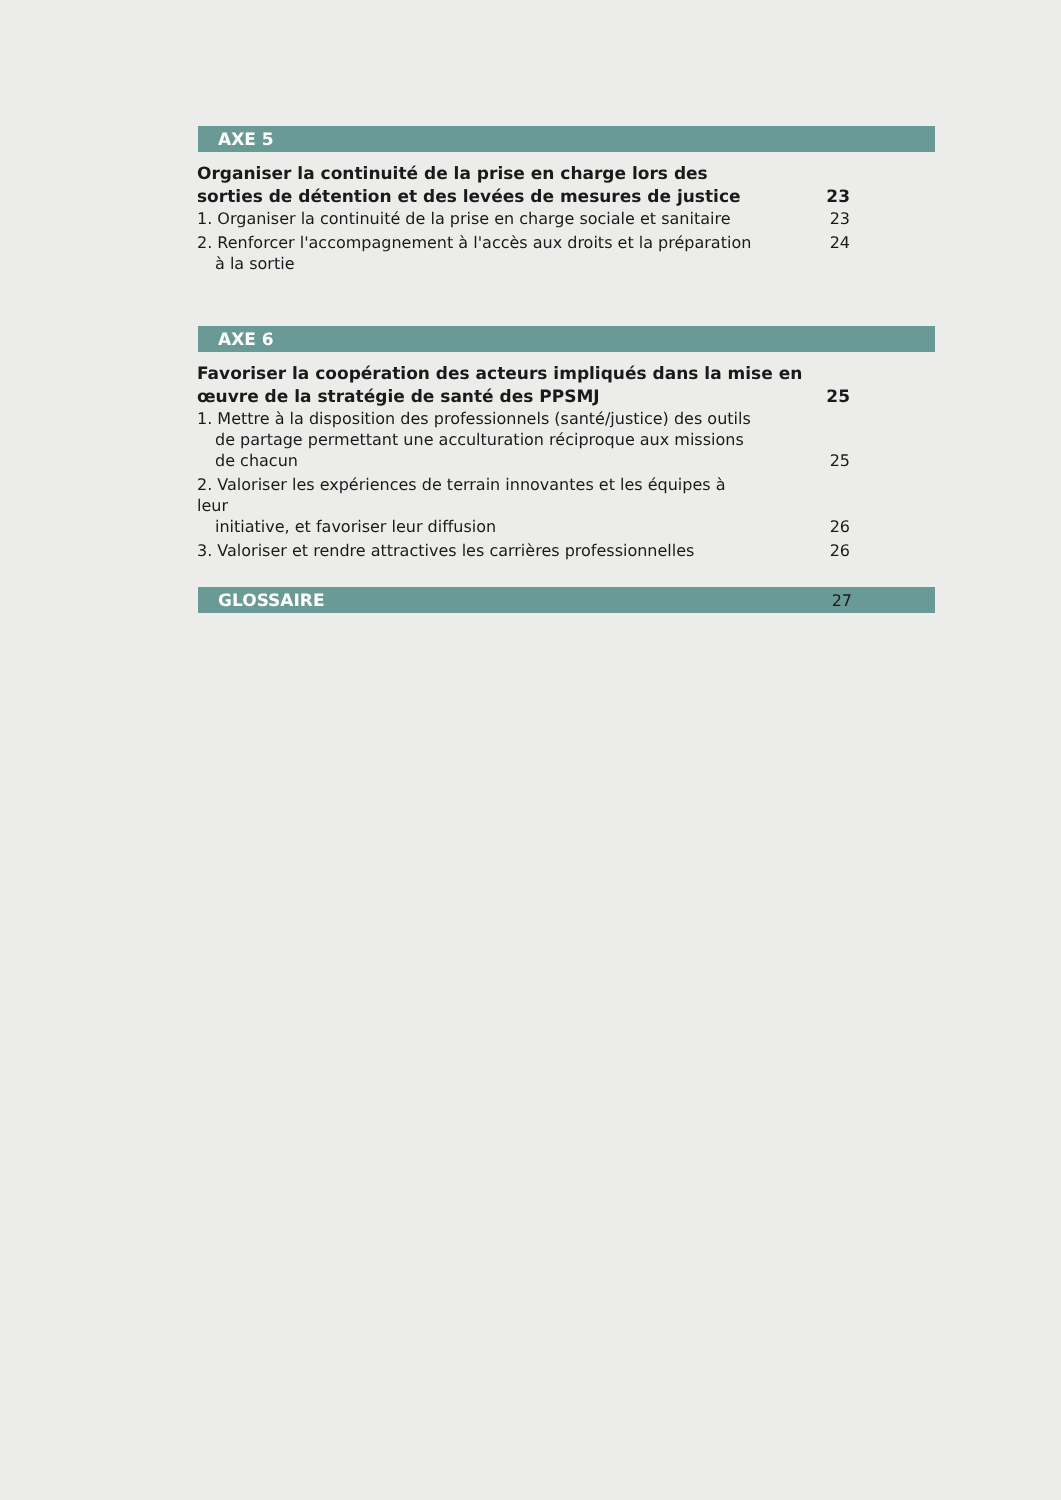AXE 5
Organiser la continuité de la prise en charge lors des sorties de détention et des levées de mesures de justice 23
1. Organiser la continuité de la prise en charge sociale et sanitaire 23
2. Renforcer l'accompagnement à l'accès aux droits et la préparation
à la sortie 24
AXE 6
Favoriser la coopération des acteurs impliqués dans la mise en œuvre de la stratégie de santé des PPSMJ 25
1. Mettre à la disposition des professionnels (santé/justice) des outils
de partage permettant une acculturation réciproque aux missions
de chacun 25
2. Valoriser les expériences de terrain innovantes et les équipes à leur
initiative, et favoriser leur diffusion 26
3. Valoriser et rendre attractives les carrières professionnelles 26
GLOSSAIRE 27